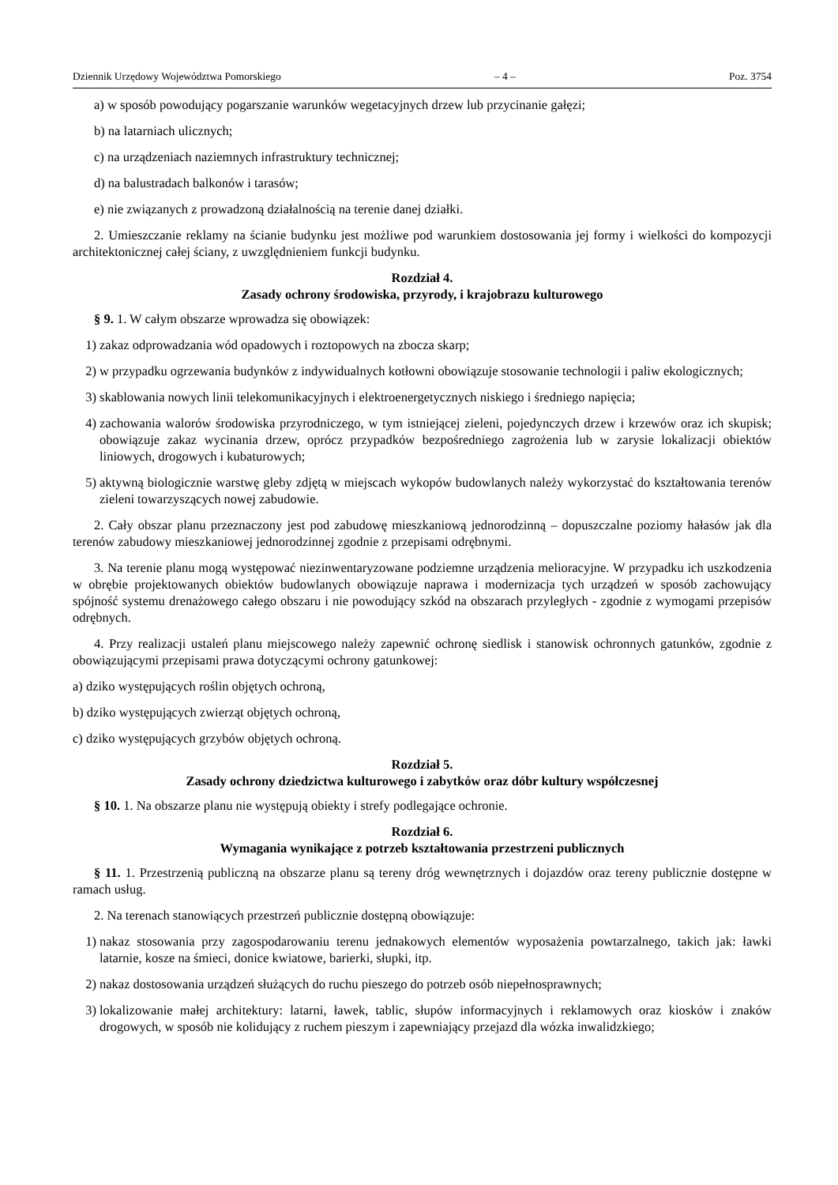Dziennik Urzędowy Województwa Pomorskiego – 4 – Poz. 3754
a) w sposób powodujący pogarszanie warunków wegetacyjnych drzew lub przycinanie gałęzi;
b) na latarniach ulicznych;
c) na urządzeniach naziemnych infrastruktury technicznej;
d) na balustradach balkonów i tarasów;
e) nie związanych z prowadzoną działalnością na terenie danej działki.
2. Umieszczanie reklamy na ścianie budynku jest możliwe pod warunkiem dostosowania jej formy i wielkości do kompozycji architektonicznej całej ściany, z uwzględnieniem funkcji budynku.
Rozdział 4.
Zasady ochrony środowiska, przyrody, i krajobrazu kulturowego
§ 9. 1. W całym obszarze wprowadza się obowiązek:
1) zakaz odprowadzania wód opadowych i roztopowych na zbocza skarp;
2) w przypadku ogrzewania budynków z indywidualnych kotłowni obowiązuje stosowanie technologii i paliw ekologicznych;
3) skablowania nowych linii telekomunikacyjnych i elektroenergetycznych niskiego i średniego napięcia;
4) zachowania walorów środowiska przyrodniczego, w tym istniejącej zieleni, pojedynczych drzew i krzewów oraz ich skupisk; obowiązuje zakaz wycinania drzew, oprócz przypadków bezpośredniego zagrożenia lub w zarysie lokalizacji obiektów liniowych, drogowych i kubaturowych;
5) aktywną biologicznie warstwę gleby zdjętą w miejscach wykopów budowlanych należy wykorzystać do kształtowania terenów zieleni towarzyszących nowej zabudowie.
2. Cały obszar planu przeznaczony jest pod zabudowę mieszkaniową jednorodzinną – dopuszczalne poziomy hałasów jak dla terenów zabudowy mieszkaniowej jednorodzinnej zgodnie z przepisami odrębnymi.
3. Na terenie planu mogą występować niezinwentaryzowane podziemne urządzenia melioracyjne. W przypadku ich uszkodzenia w obrębie projektowanych obiektów budowlanych obowiązuje naprawa i modernizacja tych urządzeń w sposób zachowujący spójność systemu drenażowego całego obszaru i nie powodujący szkód na obszarach przyległych - zgodnie z wymogami przepisów odrębnych.
4. Przy realizacji ustaleń planu miejscowego należy zapewnić ochronę siedlisk i stanowisk ochronnych gatunków, zgodnie z obowiązującymi przepisami prawa dotyczącymi ochrony gatunkowej:
a) dziko występujących roślin objętych ochroną,
b) dziko występujących zwierząt objętych ochroną,
c) dziko występujących grzybów objętych ochroną.
Rozdział 5.
Zasady ochrony dziedzictwa kulturowego i zabytków oraz dóbr kultury współczesnej
§ 10. 1. Na obszarze planu nie występują obiekty i strefy podlegające ochronie.
Rozdział 6.
Wymagania wynikające z potrzeb kształtowania przestrzeni publicznych
§ 11. 1. Przestrzenią publiczną na obszarze planu są tereny dróg wewnętrznych i dojazdów oraz tereny publicznie dostępne w ramach usług.
2. Na terenach stanowiących przestrzeń publicznie dostępną obowiązuje:
1) nakaz stosowania przy zagospodarowaniu terenu jednakowych elementów wyposażenia powtarzalnego, takich jak: ławki latarnie, kosze na śmieci, donice kwiatowe, barierki, słupki, itp.
2) nakaz dostosowania urządzeń służących do ruchu pieszego do potrzeb osób niepełnosprawnych;
3) lokalizowanie małej architektury: latarni, ławek, tablic, słupów informacyjnych i reklamowych oraz kiosków i znaków drogowych, w sposób nie kolidujący z ruchem pieszym i zapewniający przejazd dla wózka inwalidzkiego;